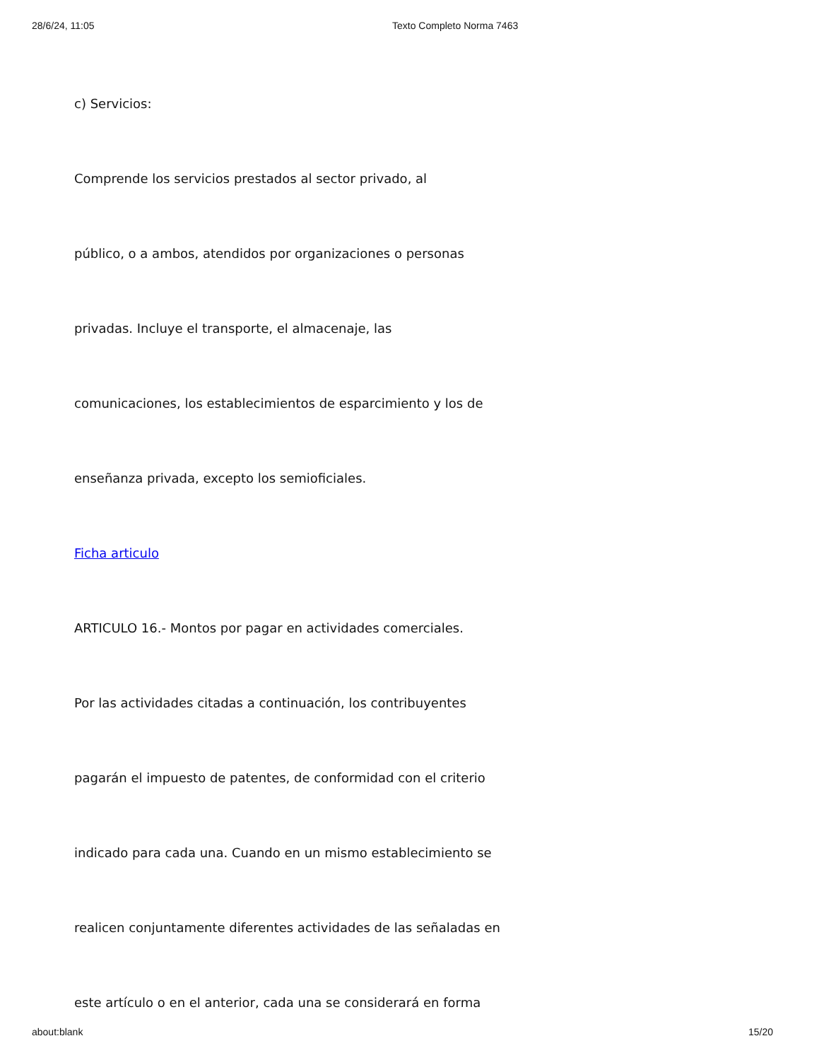28/6/24, 11:05 Texto Completo Norma 7463
c) Servicios:
Comprende los servicios prestados al sector privado, al
público, o a ambos, atendidos por organizaciones o personas
privadas. Incluye el transporte, el almacenaje, las
comunicaciones, los establecimientos de esparcimiento y los de
enseñanza privada, excepto los semioficiales.
Ficha articulo
ARTICULO 16.- Montos por pagar en actividades comerciales.
Por las actividades citadas a continuación, los contribuyentes
pagarán el impuesto de patentes, de conformidad con el criterio
indicado para cada una. Cuando en un mismo establecimiento se
realicen conjuntamente diferentes actividades de las señaladas en
este artículo o en el anterior, cada una se considerará en forma
about:blank 15/20